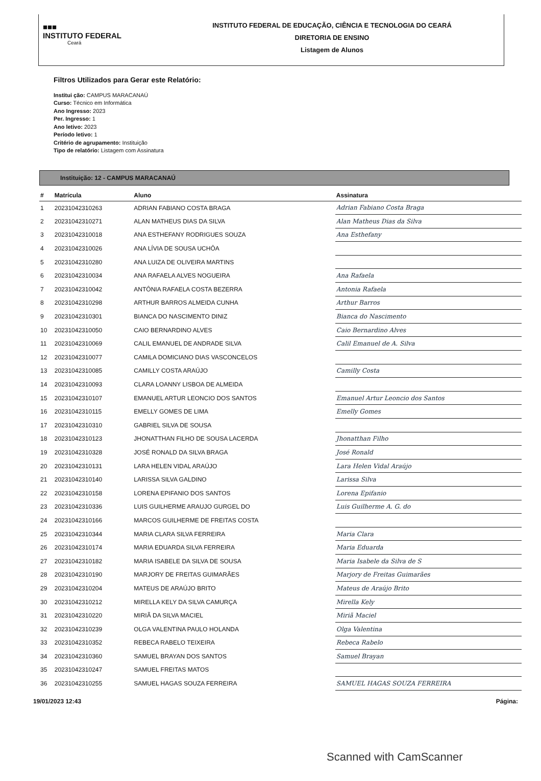■■■
INSTITUTO FEDERAL
Ceará
INSTITUTO FEDERAL DE EDUCAÇÃO, CIÊNCIA E TECNOLOGIA DO CEARÁ
DIRETORIA DE ENSINO
Listagem de Alunos
Filtros Utilizados para Gerar este Relatório:
Institui ção: CAMPUS MARACANAÚ
Curso: Técnico em Informática
Ano Ingresso: 2023
Per. Ingresso: 1
Ano letivo: 2023
Período letivo: 1
Critério de agrupamento: Instituição
Tipo de relatório: Listagem com Assinatura
Instituição: 12 - CAMPUS MARACANAÚ
| # | Matrícula | Aluno | Assinatura |
| --- | --- | --- | --- |
| 1 | 20231042310263 | ADRIAN FABIANO COSTA BRAGA | Adrian Fabiano Costa Braga |
| 2 | 20231042310271 | ALAN MATHEUS DIAS DA SILVA | Alan Matheus Dias da Silva |
| 3 | 20231042310018 | ANA ESTHEFANY RODRIGUES SOUZA | Ana Esthefany |
| 4 | 20231042310026 | ANA LÍVIA DE SOUSA UCHÔA | |
| 5 | 20231042310280 | ANA LUIZA DE OLIVEIRA MARTINS | |
| 6 | 20231042310034 | ANA RAFAELA ALVES NOGUEIRA | Ana Rafaela |
| 7 | 20231042310042 | ANTÔNIA RAFAELA COSTA BEZERRA | Antonia Rafaela |
| 8 | 20231042310298 | ARTHUR BARROS ALMEIDA CUNHA | Arthur Barros |
| 9 | 20231042310301 | BIANCA DO NASCIMENTO DINIZ | Bianca do Nascimento |
| 10 | 20231042310050 | CAIO BERNARDINO ALVES | Caio Bernardino Alves |
| 11 | 20231042310069 | CALIL EMANUEL DE ANDRADE SILVA | Calil Emanuel de A. Silva |
| 12 | 20231042310077 | CAMILA DOMICIANO DIAS VASCONCELOS | |
| 13 | 20231042310085 | CAMILLY COSTA ARAÚJO | Camilly Costa |
| 14 | 20231042310093 | CLARA LOANNY LISBOA DE ALMEIDA | |
| 15 | 20231042310107 | EMANUEL ARTUR LEONCIO DOS SANTOS | Emanuel Artur Leoncio dos Santos |
| 16 | 20231042310115 | EMELLY GOMES DE LIMA | Emelly Gomes |
| 17 | 20231042310310 | GABRIEL SILVA DE SOUSA | |
| 18 | 20231042310123 | JHONATTHAN FILHO DE SOUSA LACERDA | Jhonatthan Filho |
| 19 | 20231042310328 | JOSÉ RONALD DA SILVA BRAGA | José Ronald |
| 20 | 20231042310131 | LARA HELEN VIDAL ARAÚJO | Lara Helen Vidal Araújo |
| 21 | 20231042310140 | LARISSA SILVA GALDINO | Larissa Silva |
| 22 | 20231042310158 | LORENA EPIFANIO DOS SANTOS | Lorena Epifanio |
| 23 | 20231042310336 | LUIS GUILHERME ARAUJO GURGEL DO | Luis Guilherme A. G. do |
| 24 | 20231042310166 | MARCOS GUILHERME DE FREITAS COSTA | |
| 25 | 20231042310344 | MARIA CLARA SILVA FERREIRA | Maria Clara |
| 26 | 20231042310174 | MARIA EDUARDA SILVA FERREIRA | Maria Eduarda |
| 27 | 20231042310182 | MARIA ISABELE DA SILVA DE SOUSA | Maria Isabele da Silva de S |
| 28 | 20231042310190 | MARJORY DE FREITAS GUIMARÃES | Marjory de Freitas Guimarães |
| 29 | 20231042310204 | MATEUS DE ARAÚJO BRITO | Mateus de Araújo Brito |
| 30 | 20231042310212 | MIRELLA KELY DA SILVA CAMURÇA | Mirella Kely |
| 31 | 20231042310220 | MIRIÃ DA SILVA MACIEL | Miriã Maciel |
| 32 | 20231042310239 | OLGA VALENTINA PAULO HOLANDA | Olga Valentina |
| 33 | 20231042310352 | REBECA RABELO TEIXEIRA | Rebeca Rabelo |
| 34 | 20231042310360 | SAMUEL BRAYAN DOS SANTOS | Samuel Brayan |
| 35 | 20231042310247 | SAMUEL FREITAS MATOS | |
| 36 | 20231042310255 | SAMUEL HAGAS SOUZA FERREIRA | SAMUEL HAGAS SOUZA FERREIRA |
19/01/2023 12:43 Página:
Scanned with CamScanner